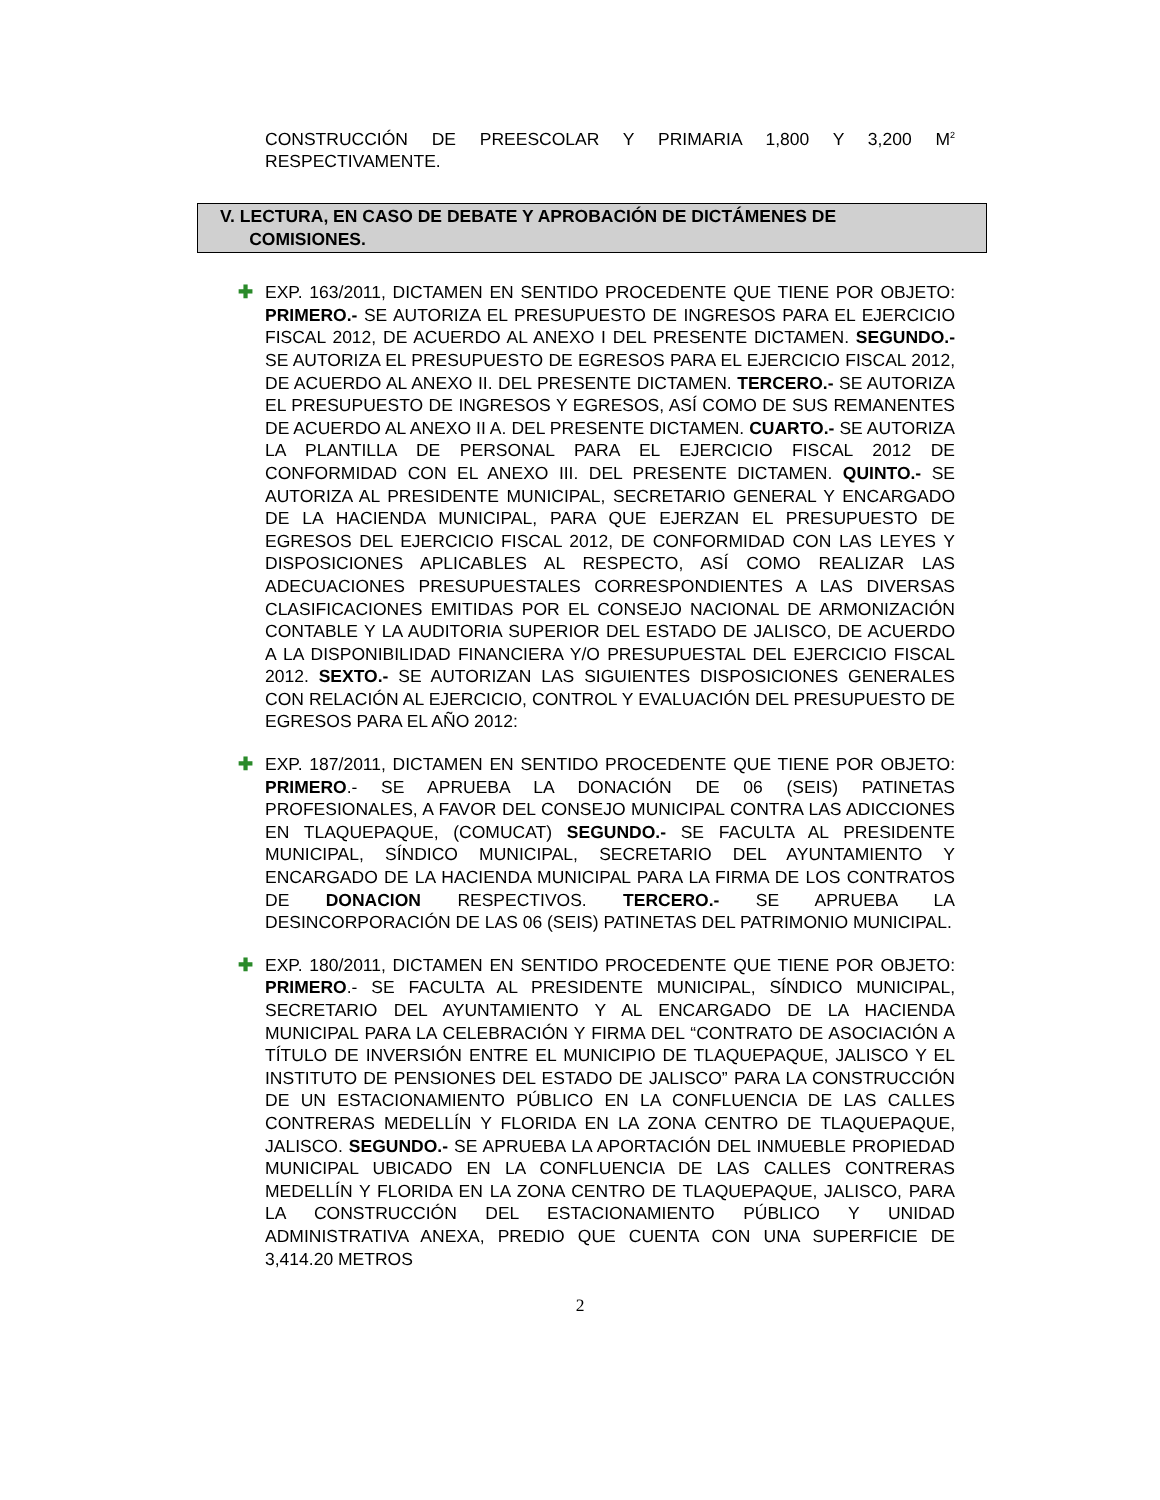CONSTRUCCIÓN DE PREESCOLAR Y PRIMARIA 1,800 Y 3,200 M<sup>2</sup> RESPECTIVAMENTE.
V. LECTURA, EN CASO DE DEBATE Y APROBACIÓN DE DICTÁMENES DE
COMISIONES.
✚ EXP. 163/2011, DICTAMEN EN SENTIDO PROCEDENTE QUE TIENE POR OBJETO: PRIMERO.- SE AUTORIZA EL PRESUPUESTO DE INGRESOS PARA EL EJERCICIO FISCAL 2012, DE ACUERDO AL ANEXO I DEL PRESENTE DICTAMEN. SEGUNDO.- SE AUTORIZA EL PRESUPUESTO DE EGRESOS PARA EL EJERCICIO FISCAL 2012, DE ACUERDO AL ANEXO II. DEL PRESENTE DICTAMEN. TERCERO.- SE AUTORIZA EL PRESUPUESTO DE INGRESOS Y EGRESOS, ASÍ COMO DE SUS REMANENTES DE ACUERDO AL ANEXO II A. DEL PRESENTE DICTAMEN. CUARTO.- SE AUTORIZA LA PLANTILLA DE PERSONAL PARA EL EJERCICIO FISCAL 2012 DE CONFORMIDAD CON EL ANEXO III. DEL PRESENTE DICTAMEN. QUINTO.- SE AUTORIZA AL PRESIDENTE MUNICIPAL, SECRETARIO GENERAL Y ENCARGADO DE LA HACIENDA MUNICIPAL, PARA QUE EJERZAN EL PRESUPUESTO DE EGRESOS DEL EJERCICIO FISCAL 2012, DE CONFORMIDAD CON LAS LEYES Y DISPOSICIONES APLICABLES AL RESPECTO, ASÍ COMO REALIZAR LAS ADECUACIONES PRESUPUESTALES CORRESPONDIENTES A LAS DIVERSAS CLASIFICACIONES EMITIDAS POR EL CONSEJO NACIONAL DE ARMONIZACIÓN CONTABLE Y LA AUDITORIA SUPERIOR DEL ESTADO DE JALISCO, DE ACUERDO A LA DISPONIBILIDAD FINANCIERA Y/O PRESUPUESTAL DEL EJERCICIO FISCAL 2012. SEXTO.- SE AUTORIZAN LAS SIGUIENTES DISPOSICIONES GENERALES CON RELACIÓN AL EJERCICIO, CONTROL Y EVALUACIÓN DEL PRESUPUESTO DE EGRESOS PARA EL AÑO 2012:
✚ EXP. 187/2011, DICTAMEN EN SENTIDO PROCEDENTE QUE TIENE POR OBJETO: PRIMERO.- SE APRUEBA LA DONACIÓN DE 06 (SEIS) PATINETAS PROFESIONALES, A FAVOR DEL CONSEJO MUNICIPAL CONTRA LAS ADICCIONES EN TLAQUEPAQUE, (COMUCAT) SEGUNDO.- SE FACULTA AL PRESIDENTE MUNICIPAL, SÍNDICO MUNICIPAL, SECRETARIO DEL AYUNTAMIENTO Y ENCARGADO DE LA HACIENDA MUNICIPAL PARA LA FIRMA DE LOS CONTRATOS DE DONACION RESPECTIVOS. TERCERO.- SE APRUEBA LA DESINCORPORACIÓN DE LAS 06 (SEIS) PATINETAS DEL PATRIMONIO MUNICIPAL.
✚ EXP. 180/2011, DICTAMEN EN SENTIDO PROCEDENTE QUE TIENE POR OBJETO: PRIMERO.- SE FACULTA AL PRESIDENTE MUNICIPAL, SÍNDICO MUNICIPAL, SECRETARIO DEL AYUNTAMIENTO Y AL ENCARGADO DE LA HACIENDA MUNICIPAL PARA LA CELEBRACIÓN Y FIRMA DEL “CONTRATO DE ASOCIACIÓN A TÍTULO DE INVERSIÓN ENTRE EL MUNICIPIO DE TLAQUEPAQUE, JALISCO Y EL INSTITUTO DE PENSIONES DEL ESTADO DE JALISCO” PARA LA CONSTRUCCIÓN DE UN ESTACIONAMIENTO PÚBLICO EN LA CONFLUENCIA DE LAS CALLES CONTRERAS MEDELLÍN Y FLORIDA EN LA ZONA CENTRO DE TLAQUEPAQUE, JALISCO. SEGUNDO.- SE APRUEBA LA APORTACIÓN DEL INMUEBLE PROPIEDAD MUNICIPAL UBICADO EN LA CONFLUENCIA DE LAS CALLES CONTRERAS MEDELLÍN Y FLORIDA EN LA ZONA CENTRO DE TLAQUEPAQUE, JALISCO, PARA LA CONSTRUCCIÓN DEL ESTACIONAMIENTO PÚBLICO Y UNIDAD ADMINISTRATIVA ANEXA, PREDIO QUE CUENTA CON UNA SUPERFICIE DE 3,414.20 METROS
2